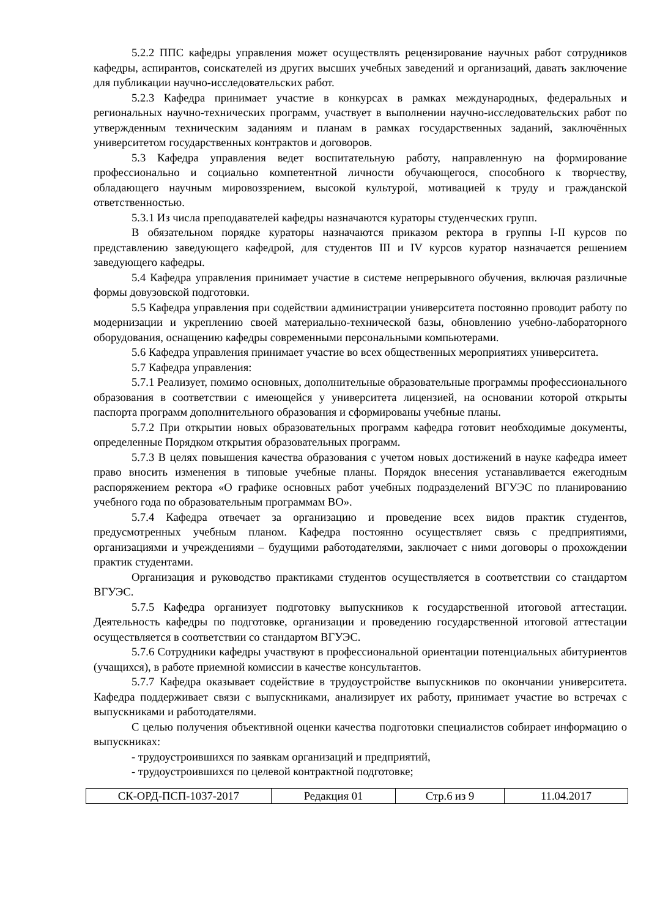5.2.2 ППС кафедры управления может осуществлять рецензирование научных работ сотрудников кафедры, аспирантов, соискателей из других высших учебных заведений и организаций, давать заключение для публикации научно-исследовательских работ.
5.2.3 Кафедра принимает участие в конкурсах в рамках международных, федеральных и региональных научно-технических программ, участвует в выполнении научно-исследовательских работ по утвержденным техническим заданиям и планам в рамках государственных заданий, заключённых университетом государственных контрактов и договоров.
5.3 Кафедра управления ведет воспитательную работу, направленную на формирование профессионально и социально компетентной личности обучающегося, способного к творчеству, обладающего научным мировоззрением, высокой культурой, мотивацией к труду и гражданской ответственностью.
5.3.1 Из числа преподавателей кафедры назначаются кураторы студенческих групп.
В обязательном порядке кураторы назначаются приказом ректора в группы I-II курсов по представлению заведующего кафедрой, для студентов III и IV курсов куратор назначается решением заведующего кафедры.
5.4 Кафедра управления принимает участие в системе непрерывного обучения, включая различные формы довузовской подготовки.
5.5 Кафедра управления при содействии администрации университета постоянно проводит работу по модернизации и укреплению своей материально-технической базы, обновлению учебно-лабораторного оборудования, оснащению кафедры современными персональными компьютерами.
5.6 Кафедра управления принимает участие во всех общественных мероприятиях университета.
5.7 Кафедра управления:
5.7.1 Реализует, помимо основных, дополнительные образовательные программы профессионального образования в соответствии с имеющейся у университета лицензией, на основании которой открыты паспорта программ дополнительного образования и сформированы учебные планы.
5.7.2 При открытии новых образовательных программ кафедра готовит необходимые документы, определенные Порядком открытия образовательных программ.
5.7.3 В целях повышения качества образования с учетом новых достижений в науке кафедра имеет право вносить изменения в типовые учебные планы. Порядок внесения устанавливается ежегодным распоряжением ректора «О графике основных работ учебных подразделений ВГУЭС по планированию учебного года по образовательным программам ВО».
5.7.4 Кафедра отвечает за организацию и проведение всех видов практик студентов, предусмотренных учебным планом. Кафедра постоянно осуществляет связь с предприятиями, организациями и учреждениями – будущими работодателями, заключает с ними договоры о прохождении практик студентами.
Организация и руководство практиками студентов осуществляется в соответствии со стандартом ВГУЭС.
5.7.5 Кафедра организует подготовку выпускников к государственной итоговой аттестации. Деятельность кафедры по подготовке, организации и проведению государственной итоговой аттестации осуществляется в соответствии со стандартом ВГУЭС.
5.7.6 Сотрудники кафедры участвуют в профессиональной ориентации потенциальных абитуриентов (учащихся), в работе приемной комиссии в качестве консультантов.
5.7.7 Кафедра оказывает содействие в трудоустройстве выпускников по окончании университета. Кафедра поддерживает связи с выпускниками, анализирует их работу, принимает участие во встречах с выпускниками и работодателями.
С целью получения объективной оценки качества подготовки специалистов собирает информацию о выпускниках:
- трудоустроившихся по заявкам организаций и предприятий,
- трудоустроившихся по целевой контрактной подготовке;
| СК-ОРД-ПСП-1037-2017 | Редакция 01 | Стр.6 из 9 | 11.04.2017 |